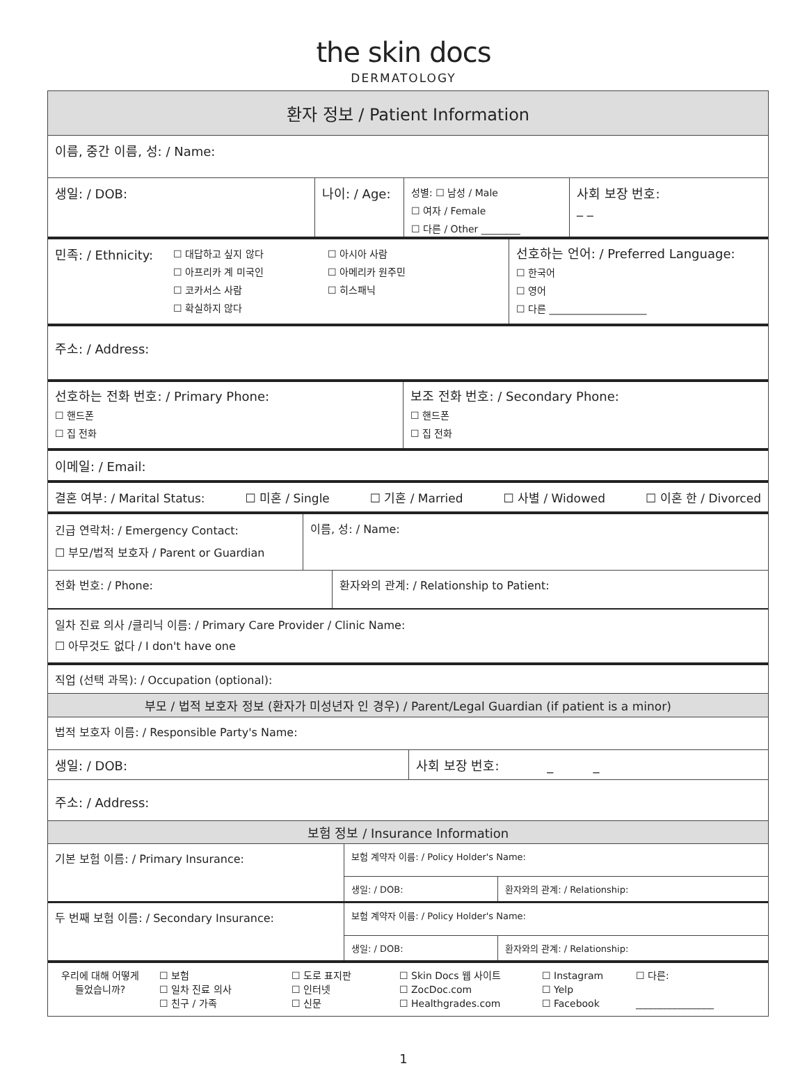the skin docs
DERMATOLOGY
환자 정보 / Patient Information
이름, 중간 이름, 성: / Name:
생일: / DOB: 나이: / Age:
성별: ☐ 남성 / Male
☐ 여자 / Female
☐ 다른 / Other ________
사회 보장 번호:
_ _
민족: / Ethnicity:
☐ 대답하고 싶지 않다
☐ 아프리카 계 미국인
☐ 코카서스 사람
☐ 확실하지 않다
☐ 아시아 사람
☐ 아메리카 원주민
☐ 히스패닉
선호하는 언어: / Preferred Language:
☐ 한국어
☐ 영어
☐ 다른 ____________________
주소: / Address:
선호하는 전화 번호: / Primary Phone:
☐ 핸드폰
☐ 집 전화
보조 전화 번호: / Secondary Phone:
☐ 핸드폰
☐ 집 전화
이메일: / Email:
결혼 여부: / Marital Status: ☐ 미혼 / Single ☐ 기혼 / Married ☐ 사별 / Widowed ☐ 이혼 한 / Divorced
긴급 연락처: / Emergency Contact:
☐ 부모/법적 보호자 / Parent or Guardian
이름, 성: / Name:
전화 번호: / Phone: 환자와의 관계: / Relationship to Patient:
일차 진료 의사 /클리닉 이름: / Primary Care Provider / Clinic Name:
☐ 아무것도 없다 / I don't have one
직업 (선택 과목): / Occupation (optional):
부모 / 법적 보호자 정보 (환자가 미성년자 인 경우) / Parent/Legal Guardian (if patient is a minor)
법적 보호자 이름: / Responsible Party's Name:
생일: / DOB: 사회 보장 번호: _ _
주소: / Address:
보험 정보 / Insurance Information
기본 보험 이름: / Primary Insurance:
보험 계약자 이름: / Policy Holder's Name:
생일: / DOB: 환자와의 관계: / Relationship:
두 번째 보험 이름: / Secondary Insurance:
보험 계약자 이름: / Policy Holder's Name:
생일: / DOB: 환자와의 관계: / Relationship:
우리에 대해 어떻게 들었습니까?
☐ 보험
☐ 일차 진료 의사
☐ 친구 / 가족
☐ 도로 표지판
☐ 인터넷
☐ 신문
☐ Skin Docs 웹 사이트
☐ ZocDoc.com
☐ Healthgrades.com
☐ Instagram
☐ Yelp
☐ Facebook
☐ 다른:
________________
1